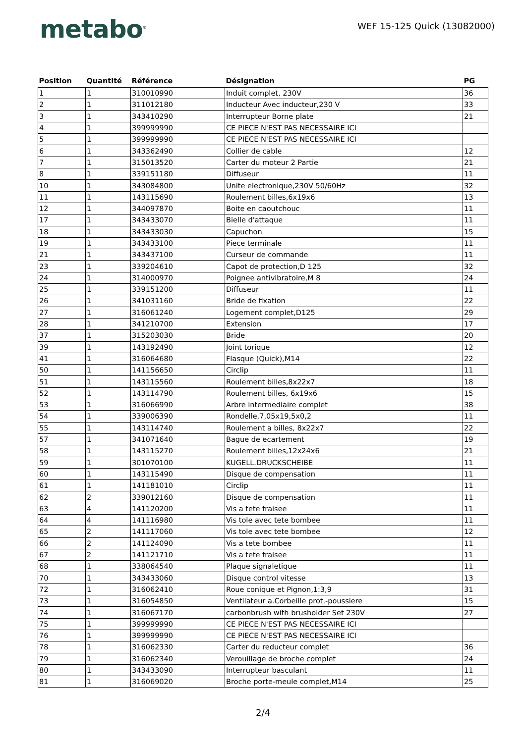metabo<sup>®</sup>
WEF 15-125 Quick (13082000)
| Position | Quantité | Référence | Désignation | PG |
| --- | --- | --- | --- | --- |
| 1 | 1 | 310010990 | Induit complet, 230V | 36 |
| 2 | 1 | 311012180 | Inducteur Avec inducteur,230 V | 33 |
| 3 | 1 | 343410290 | Interrupteur Borne plate | 21 |
| 4 | 1 | 399999990 | CE PIECE N'EST PAS NECESSAIRE ICI | |
| 5 | 1 | 399999990 | CE PIECE N'EST PAS NECESSAIRE ICI | |
| 6 | 1 | 343362490 | Collier de cable | 12 |
| 7 | 1 | 315013520 | Carter du moteur 2 Partie | 21 |
| 8 | 1 | 339151180 | Diffuseur | 11 |
| 10 | 1 | 343084800 | Unite electronique,230V 50/60Hz | 32 |
| 11 | 1 | 143115690 | Roulement billes,6x19x6 | 13 |
| 12 | 1 | 344097870 | Boite en caoutchouc | 11 |
| 17 | 1 | 343433070 | Bielle d'attaque | 11 |
| 18 | 1 | 343433030 | Capuchon | 15 |
| 19 | 1 | 343433100 | Piece terminale | 11 |
| 21 | 1 | 343437100 | Curseur de commande | 11 |
| 23 | 1 | 339204610 | Capot de protection,D 125 | 32 |
| 24 | 1 | 314000970 | Poignee antivibratoire,M 8 | 24 |
| 25 | 1 | 339151200 | Diffuseur | 11 |
| 26 | 1 | 341031160 | Bride de fixation | 22 |
| 27 | 1 | 316061240 | Logement complet,D125 | 29 |
| 28 | 1 | 341210700 | Extension | 17 |
| 37 | 1 | 315203030 | Bride | 20 |
| 39 | 1 | 143192490 | Joint torique | 12 |
| 41 | 1 | 316064680 | Flasque (Quick),M14 | 22 |
| 50 | 1 | 141156650 | Circlip | 11 |
| 51 | 1 | 143115560 | Roulement billes,8x22x7 | 18 |
| 52 | 1 | 143114790 | Roulement billes, 6x19x6 | 15 |
| 53 | 1 | 316066990 | Arbre intermediaire complet | 38 |
| 54 | 1 | 339006390 | Rondelle,7,05x19,5x0,2 | 11 |
| 55 | 1 | 143114740 | Roulement a billes, 8x22x7 | 22 |
| 57 | 1 | 341071640 | Bague de ecartement | 19 |
| 58 | 1 | 143115270 | Roulement billes,12x24x6 | 21 |
| 59 | 1 | 301070100 | KUGELL.DRUCKSCHEIBE | 11 |
| 60 | 1 | 143115490 | Disque de compensation | 11 |
| 61 | 1 | 141181010 | Circlip | 11 |
| 62 | 2 | 339012160 | Disque de compensation | 11 |
| 63 | 4 | 141120200 | Vis a tete fraisee | 11 |
| 64 | 4 | 141116980 | Vis tole avec tete bombee | 11 |
| 65 | 2 | 141117060 | Vis tole avec tete bombee | 12 |
| 66 | 2 | 141124090 | Vis a tete bombee | 11 |
| 67 | 2 | 141121710 | Vis a tete fraisee | 11 |
| 68 | 1 | 338064540 | Plaque signaletique | 11 |
| 70 | 1 | 343433060 | Disque control vitesse | 13 |
| 72 | 1 | 316062410 | Roue conique et Pignon,1:3,9 | 31 |
| 73 | 1 | 316054850 | Ventilateur a.Corbeille prot.-poussiere | 15 |
| 74 | 1 | 316067170 | carbonbrush with brusholder Set 230V | 27 |
| 75 | 1 | 399999990 | CE PIECE N'EST PAS NECESSAIRE ICI | |
| 76 | 1 | 399999990 | CE PIECE N'EST PAS NECESSAIRE ICI | |
| 78 | 1 | 316062330 | Carter du reducteur complet | 36 |
| 79 | 1 | 316062340 | Verouillage de broche complet | 24 |
| 80 | 1 | 343433090 | Interrupteur basculant | 11 |
| 81 | 1 | 316069020 | Broche porte-meule complet,M14 | 25 |
2/4